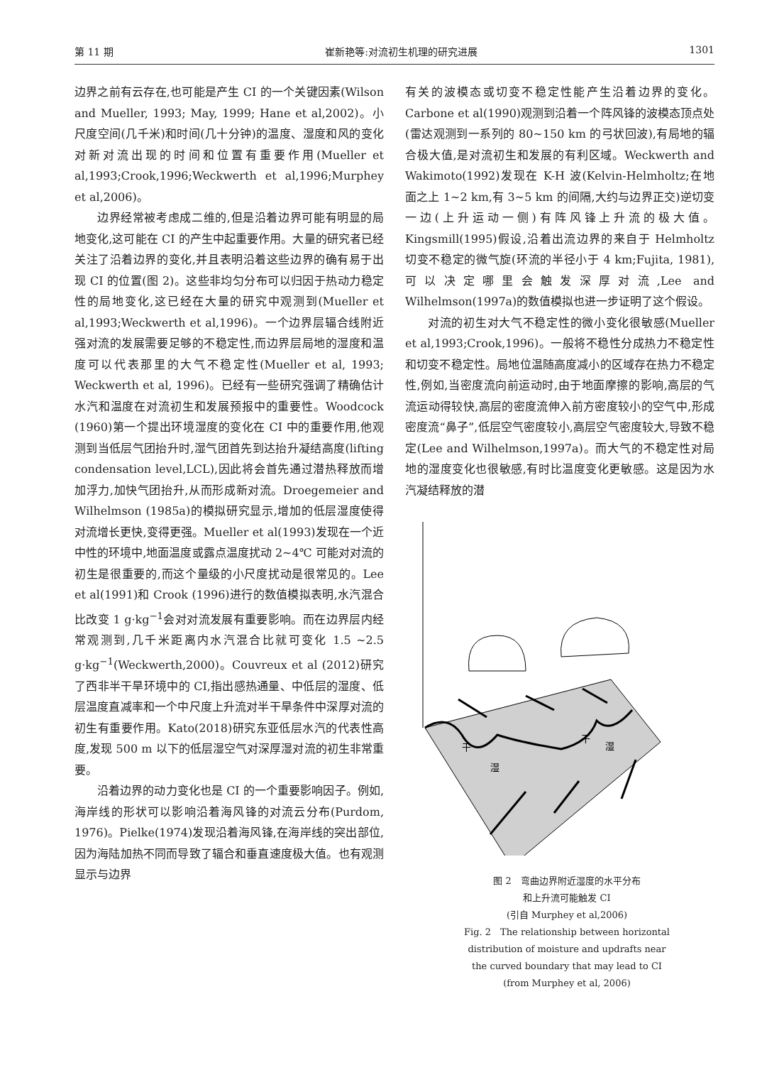第 11 期 崔新艳等:对流初生机理的研究进展 1301
边界之前有云存在,也可能是产生 CI 的一个关键因素(Wilson and Mueller, 1993; May, 1999; Hane et al,2002)。小尺度空间(几千米)和时间(几十分钟)的温度、湿度和风的变化对新对流出现的时间和位置有重要作用(Mueller et al,1993;Crook,1996;Weckwerth et al,1996;Murphey et al,2006)。
边界经常被考虑成二维的,但是沿着边界可能有明显的局地变化,这可能在 CI 的产生中起重要作用。大量的研究者已经关注了沿着边界的变化,并且表明沿着这些边界的确有易于出现 CI 的位置(图 2)。这些非均匀分布可以归因于热动力稳定性的局地变化,这已经在大量的研究中观测到(Mueller et al,1993;Weckwerth et al,1996)。一个边界层辐合线附近强对流的发展需要足够的不稳定性,而边界层局地的湿度和温度可以代表那里的大气不稳定性(Mueller et al, 1993; Weckwerth et al, 1996)。已经有一些研究强调了精确估计水汽和温度在对流初生和发展预报中的重要性。Woodcock (1960)第一个提出环境湿度的变化在 CI 中的重要作用,他观测到当低层气团抬升时,湿气团首先到达抬升凝结高度(lifting condensation level,LCL),因此将会首先通过潜热释放而增加浮力,加快气团抬升,从而形成新对流。Droegemeier and Wilhelmson (1985a)的模拟研究显示,增加的低层湿度使得对流增长更快,变得更强。Mueller et al(1993)发现在一个近中性的环境中,地面温度或露点温度扰动 2~4℃ 可能对对流的初生是很重要的,而这个量级的小尺度扰动是很常见的。Lee et al(1991)和 Crook (1996)进行的数值模拟表明,水汽混合比改变 1 g·kg<sup>−1</sup>会对对流发展有重要影响。而在边界层内经常观测到,几千米距离内水汽混合比就可变化 1.5 ~2.5 g·kg<sup>−1</sup>(Weckwerth,2000)。Couvreux et al (2012)研究了西非半干旱环境中的 CI,指出感热通量、中低层的湿度、低层温度直减率和一个中尺度上升流对半干旱条件中深厚对流的初生有重要作用。Kato(2018)研究东亚低层水汽的代表性高度,发现 500 m 以下的低层湿空气对深厚湿对流的初生非常重要。
沿着边界的动力变化也是 CI 的一个重要影响因子。例如,海岸线的形状可以影响沿着海风锋的对流云分布(Purdom, 1976)。Pielke(1974)发现沿着海风锋,在海岸线的突出部位,因为海陆加热不同而导致了辐合和垂直速度极大值。也有观测显示与边界
有关的波模态或切变不稳定性能产生沿着边界的变化。Carbone et al(1990)观测到沿着一个阵风锋的波模态顶点处(雷达观测到一系列的 80~150 km 的弓状回波),有局地的辐合极大值,是对流初生和发展的有利区域。Weckwerth and Wakimoto(1992)发现在 K-H 波(Kelvin-Helmholtz;在地面之上 1~2 km,有 3~5 km 的间隔,大约与边界正交)逆切变一边(上升运动一侧)有阵风锋上升流的极大值。Kingsmill(1995)假设,沿着出流边界的来自于 Helmholtz 切变不稳定的微气旋(环流的半径小于 4 km;Fujita, 1981),可以决定哪里会触发深厚对流,Lee and Wilhelmson(1997a)的数值模拟也进一步证明了这个假设。
对流的初生对大气不稳定性的微小变化很敏感(Mueller et al,1993;Crook,1996)。一般将不稳性分成热力不稳定性和切变不稳定性。局地位温随高度减小的区域存在热力不稳定性,例如,当密度流向前运动时,由于地面摩擦的影响,高层的气流运动得较快,高层的密度流伸入前方密度较小的空气中,形成密度流“鼻子”,低层空气密度较小,高层空气密度较大,导致不稳定(Lee and Wilhelmson,1997a)。而大气的不稳定性对局地的湿度变化也很敏感,有时比温度变化更敏感。这是因为水汽凝结释放的潜
干
湿
干
湿
图 2　弯曲边界附近湿度的水平分布
和上升流可能触发 CI
(引自 Murphey et al,2006)
Fig. 2　The relationship between horizontal
distribution of moisture and updrafts near
the curved boundary that may lead to CI
(from Murphey et al, 2006)